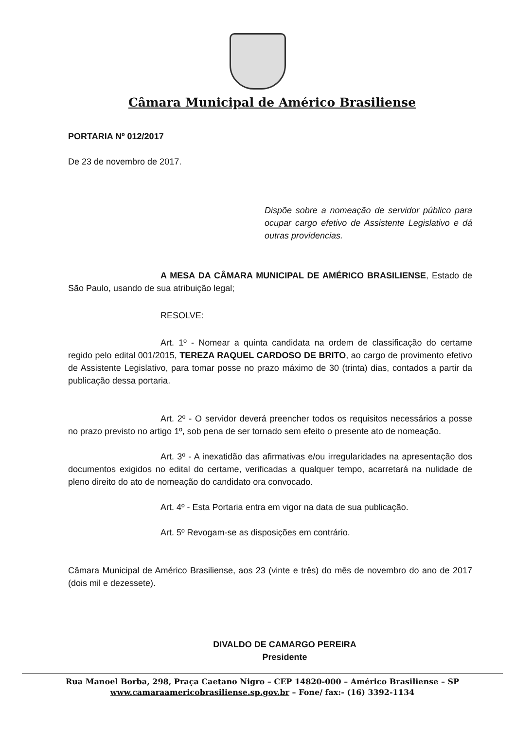Câmara Municipal de Américo Brasiliense
PORTARIA Nº 012/2017
De 23 de novembro de 2017.
Dispõe sobre a nomeação de servidor público para ocupar cargo efetivo de Assistente Legislativo e dá outras providencias.
A MESA DA CÂMARA MUNICIPAL DE AMÉRICO BRASILIENSE, Estado de São Paulo, usando de sua atribuição legal;
RESOLVE:
Art. 1º - Nomear a quinta candidata na ordem de classificação do certame regido pelo edital 001/2015, TEREZA RAQUEL CARDOSO DE BRITO, ao cargo de provimento efetivo de Assistente Legislativo, para tomar posse no prazo máximo de 30 (trinta) dias, contados a partir da publicação dessa portaria.
Art. 2º - O servidor deverá preencher todos os requisitos necessários a posse no prazo previsto no artigo 1º, sob pena de ser tornado sem efeito o presente ato de nomeação.
Art. 3º - A inexatidão das afirmativas e/ou irregularidades na apresentação dos documentos exigidos no edital do certame, verificadas a qualquer tempo, acarretará na nulidade de pleno direito do ato de nomeação do candidato ora convocado.
Art. 4º - Esta Portaria entra em vigor na data de sua publicação.
Art. 5º Revogam-se as disposições em contrário.
Câmara Municipal de Américo Brasiliense, aos 23 (vinte e três) do mês de novembro do ano de 2017 (dois mil e dezessete).
DIVALDO DE CAMARGO PEREIRA
Presidente
Rua Manoel Borba, 298, Praça Caetano Nigro – CEP 14820-000 – Américo Brasiliense – SP
www.camaraamericobrasiliense.sp.gov.br – Fone/ fax:- (16) 3392-1134